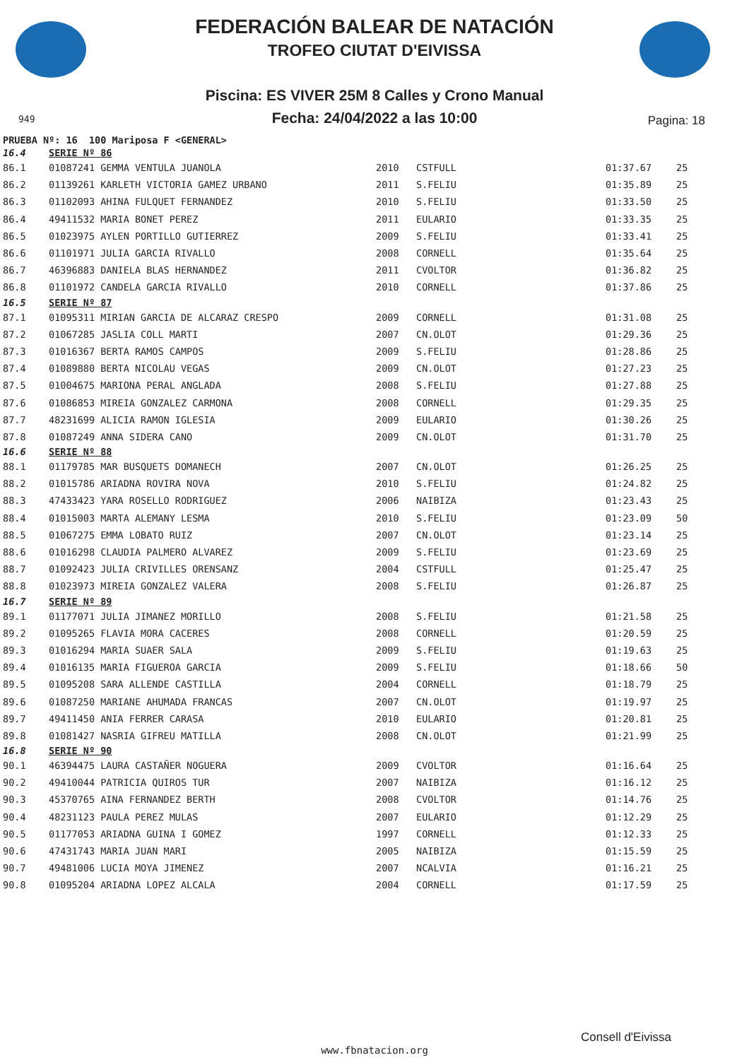FEDERACIÓN BALEAR DE NATACIÓN
TROFEO CIUTAT D'EIVISSA
Piscina: ES VIVER 25M 8 Calles y Crono Manual
Fecha: 24/04/2022 a las 10:00
949 Pagina: 18
| PRUEBA Nº: 16 100 Mariposa F <GENERAL> | | | | | |
| 16.4 | SERIE Nº 86 | | | | |
| 86.1 | 01087241 GEMMA VENTULA JUANOLA | 2010 | CSTFULL | 01:37.67 | 25 |
| 86.2 | 01139261 KARLETH VICTORIA GAMEZ URBANO | 2011 | S.FELIU | 01:35.89 | 25 |
| 86.3 | 01102093 AHINA FULQUET FERNANDEZ | 2010 | S.FELIU | 01:33.50 | 25 |
| 86.4 | 49411532 MARIA BONET PEREZ | 2011 | EULARIO | 01:33.35 | 25 |
| 86.5 | 01023975 AYLEN PORTILLO GUTIERREZ | 2009 | S.FELIU | 01:33.41 | 25 |
| 86.6 | 01101971 JULIA GARCIA RIVALLO | 2008 | CORNELL | 01:35.64 | 25 |
| 86.7 | 46396883 DANIELA BLAS HERNANDEZ | 2011 | CVOLTOR | 01:36.82 | 25 |
| 86.8 | 01101972 CANDELA GARCIA RIVALLO | 2010 | CORNELL | 01:37.86 | 25 |
| 16.5 | SERIE Nº 87 | | | | |
| 87.1 | 01095311 MIRIAN GARCIA DE ALCARAZ CRESPO | 2009 | CORNELL | 01:31.08 | 25 |
| 87.2 | 01067285 JASLIA COLL MARTI | 2007 | CN.OLOT | 01:29.36 | 25 |
| 87.3 | 01016367 BERTA RAMOS CAMPOS | 2009 | S.FELIU | 01:28.86 | 25 |
| 87.4 | 01089880 BERTA NICOLAU VEGAS | 2009 | CN.OLOT | 01:27.23 | 25 |
| 87.5 | 01004675 MARIONA PERAL ANGLADA | 2008 | S.FELIU | 01:27.88 | 25 |
| 87.6 | 01086853 MIREIA GONZALEZ CARMONA | 2008 | CORNELL | 01:29.35 | 25 |
| 87.7 | 48231699 ALICIA RAMON IGLESIA | 2009 | EULARIO | 01:30.26 | 25 |
| 87.8 | 01087249 ANNA SIDERA CANO | 2009 | CN.OLOT | 01:31.70 | 25 |
| 16.6 | SERIE Nº 88 | | | | |
| 88.1 | 01179785 MAR BUSQUETS DOMANECH | 2007 | CN.OLOT | 01:26.25 | 25 |
| 88.2 | 01015786 ARIADNA ROVIRA NOVA | 2010 | S.FELIU | 01:24.82 | 25 |
| 88.3 | 47433423 YARA ROSELLO RODRIGUEZ | 2006 | NAIBIZA | 01:23.43 | 25 |
| 88.4 | 01015003 MARTA ALEMANY LESMA | 2010 | S.FELIU | 01:23.09 | 50 |
| 88.5 | 01067275 EMMA LOBATO RUIZ | 2007 | CN.OLOT | 01:23.14 | 25 |
| 88.6 | 01016298 CLAUDIA PALMERO ALVAREZ | 2009 | S.FELIU | 01:23.69 | 25 |
| 88.7 | 01092423 JULIA CRIVILLES ORENSANZ | 2004 | CSTFULL | 01:25.47 | 25 |
| 88.8 | 01023973 MIREIA GONZALEZ VALERA | 2008 | S.FELIU | 01:26.87 | 25 |
| 16.7 | SERIE Nº 89 | | | | |
| 89.1 | 01177071 JULIA JIMANEZ MORILLO | 2008 | S.FELIU | 01:21.58 | 25 |
| 89.2 | 01095265 FLAVIA MORA CACERES | 2008 | CORNELL | 01:20.59 | 25 |
| 89.3 | 01016294 MARIA SUAER SALA | 2009 | S.FELIU | 01:19.63 | 25 |
| 89.4 | 01016135 MARIA FIGUEROA GARCIA | 2009 | S.FELIU | 01:18.66 | 50 |
| 89.5 | 01095208 SARA ALLENDE CASTILLA | 2004 | CORNELL | 01:18.79 | 25 |
| 89.6 | 01087250 MARIANE AHUMADA FRANCAS | 2007 | CN.OLOT | 01:19.97 | 25 |
| 89.7 | 49411450 ANIA FERRER CARASA | 2010 | EULARIO | 01:20.81 | 25 |
| 89.8 | 01081427 NASRIA GIFREU MATILLA | 2008 | CN.OLOT | 01:21.99 | 25 |
| 16.8 | SERIE Nº 90 | | | | |
| 90.1 | 46394475 LAURA CASTAÑER NOGUERA | 2009 | CVOLTOR | 01:16.64 | 25 |
| 90.2 | 49410044 PATRICIA QUIROS TUR | 2007 | NAIBIZA | 01:16.12 | 25 |
| 90.3 | 45370765 AINA FERNANDEZ BERTH | 2008 | CVOLTOR | 01:14.76 | 25 |
| 90.4 | 48231123 PAULA PEREZ MULAS | 2007 | EULARIO | 01:12.29 | 25 |
| 90.5 | 01177053 ARIADNA GUINA I GOMEZ | 1997 | CORNELL | 01:12.33 | 25 |
| 90.6 | 47431743 MARIA JUAN MARI | 2005 | NAIBIZA | 01:15.59 | 25 |
| 90.7 | 49481006 LUCIA MOYA JIMENEZ | 2007 | NCALVIA | 01:16.21 | 25 |
| 90.8 | 01095204 ARIADNA LOPEZ ALCALA | 2004 | CORNELL | 01:17.59 | 25 |
Consell d'Eivissa
www.fbnatacion.org